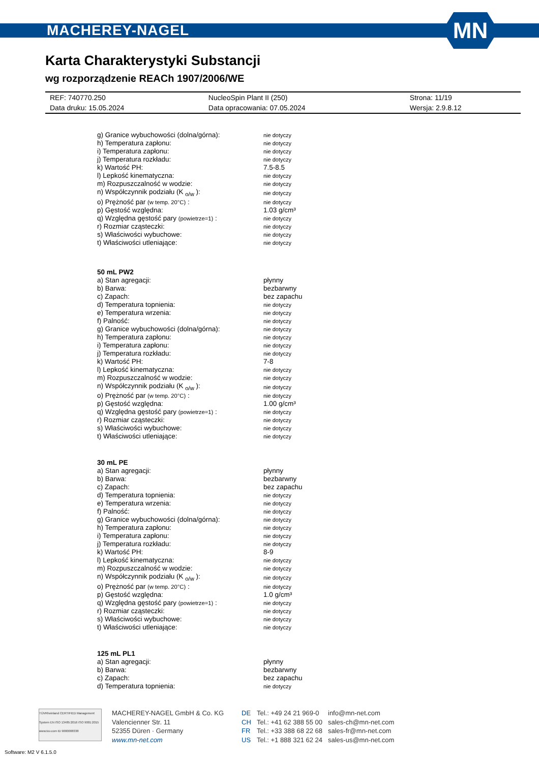MACHEREY-NAGEL
MN
Karta Charakterystyki Substancji
wg rozporządzenie REACh 1907/2006/WE
| REF: 740770.250 | NucleoSpin Plant II (250) | Strona: 11/19 |
| Data druku: 15.05.2024 | Data opracowania: 07.05.2024 | Wersja: 2.9.8.12 |
| g) Granice wybuchowości (dolna/górna): | nie dotyczy |
| h) Temperatura zapłonu: | nie dotyczy |
| i) Temperatura zapłonu: | nie dotyczy |
| j) Temperatura rozkładu: | nie dotyczy |
| k) Wartość PH: | 7.5-8.5 |
| l) Lepkość kinematyczna: | nie dotyczy |
| m) Rozpuszczalność w wodzie: | nie dotyczy |
| n) Współczynnik podziału (K <sub>o/w</sub> ): | nie dotyczy |
| o) Prężność par (w temp. 20°C) : | nie dotyczy |
| p) Gęstość względna: | 1.03 g/cm³ |
| q) Względna gęstość pary (powietrze=1) : | nie dotyczy |
| r) Rozmiar cząsteczki: | nie dotyczy |
| s) Właściwości wybuchowe: | nie dotyczy |
| t) Właściwości utleniające: | nie dotyczy |
50 mL PW2
| a) Stan agregacji: | płynny |
| b) Barwa: | bezbarwny |
| c) Zapach: | bez zapachu |
| d) Temperatura topnienia: | nie dotyczy |
| e) Temperatura wrzenia: | nie dotyczy |
| f) Palność: | nie dotyczy |
| g) Granice wybuchowości (dolna/górna): | nie dotyczy |
| h) Temperatura zapłonu: | nie dotyczy |
| i) Temperatura zapłonu: | nie dotyczy |
| j) Temperatura rozkładu: | nie dotyczy |
| k) Wartość PH: | 7-8 |
| l) Lepkość kinematyczna: | nie dotyczy |
| m) Rozpuszczalność w wodzie: | nie dotyczy |
| n) Współczynnik podziału (K <sub>o/w</sub> ): | nie dotyczy |
| o) Prężność par (w temp. 20°C) : | nie dotyczy |
| p) Gęstość względna: | 1.00 g/cm³ |
| q) Względna gęstość pary (powietrze=1) : | nie dotyczy |
| r) Rozmiar cząsteczki: | nie dotyczy |
| s) Właściwości wybuchowe: | nie dotyczy |
| t) Właściwości utleniające: | nie dotyczy |
30 mL PE
| a) Stan agregacji: | płynny |
| b) Barwa: | bezbarwny |
| c) Zapach: | bez zapachu |
| d) Temperatura topnienia: | nie dotyczy |
| e) Temperatura wrzenia: | nie dotyczy |
| f) Palność: | nie dotyczy |
| g) Granice wybuchowości (dolna/górna): | nie dotyczy |
| h) Temperatura zapłonu: | nie dotyczy |
| i) Temperatura zapłonu: | nie dotyczy |
| j) Temperatura rozkładu: | nie dotyczy |
| k) Wartość PH: | 8-9 |
| l) Lepkość kinematyczna: | nie dotyczy |
| m) Rozpuszczalność w wodzie: | nie dotyczy |
| n) Współczynnik podziału (K <sub>o/w</sub> ): | nie dotyczy |
| o) Prężność par (w temp. 20°C) : | nie dotyczy |
| p) Gęstość względna: | 1.0 g/cm³ |
| q) Względna gęstość pary (powietrze=1) : | nie dotyczy |
| r) Rozmiar cząsteczki: | nie dotyczy |
| s) Właściwości wybuchowe: | nie dotyczy |
| t) Właściwości utleniające: | nie dotyczy |
125 mL PL1
| a) Stan agregacji: | płynny |
| b) Barwa: | bezbarwny |
| c) Zapach: | bez zapachu |
| d) Temperatura topnienia: | nie dotyczy |
TÜVRheinland CERTIFIED Management System EN ISO 13485:2016 ISO 9001:2015 www.tuv.com ID 9000008338
MACHEREY-NAGEL GmbH & Co. KG
Valencienner Str. 11
52355 Düren · Germany
www.mn-net.com
DE
CH
FR
US
Tel.: +49 24 21 969-0
Tel.: +41 62 388 55 00
Tel.: +33 388 68 22 68
Tel.: +1 888 321 62 24
info@mn-net.com
sales-ch@mn-net.com
sales-fr@mn-net.com
sales-us@mn-net.com
Software: M2 V 6.1.5.0